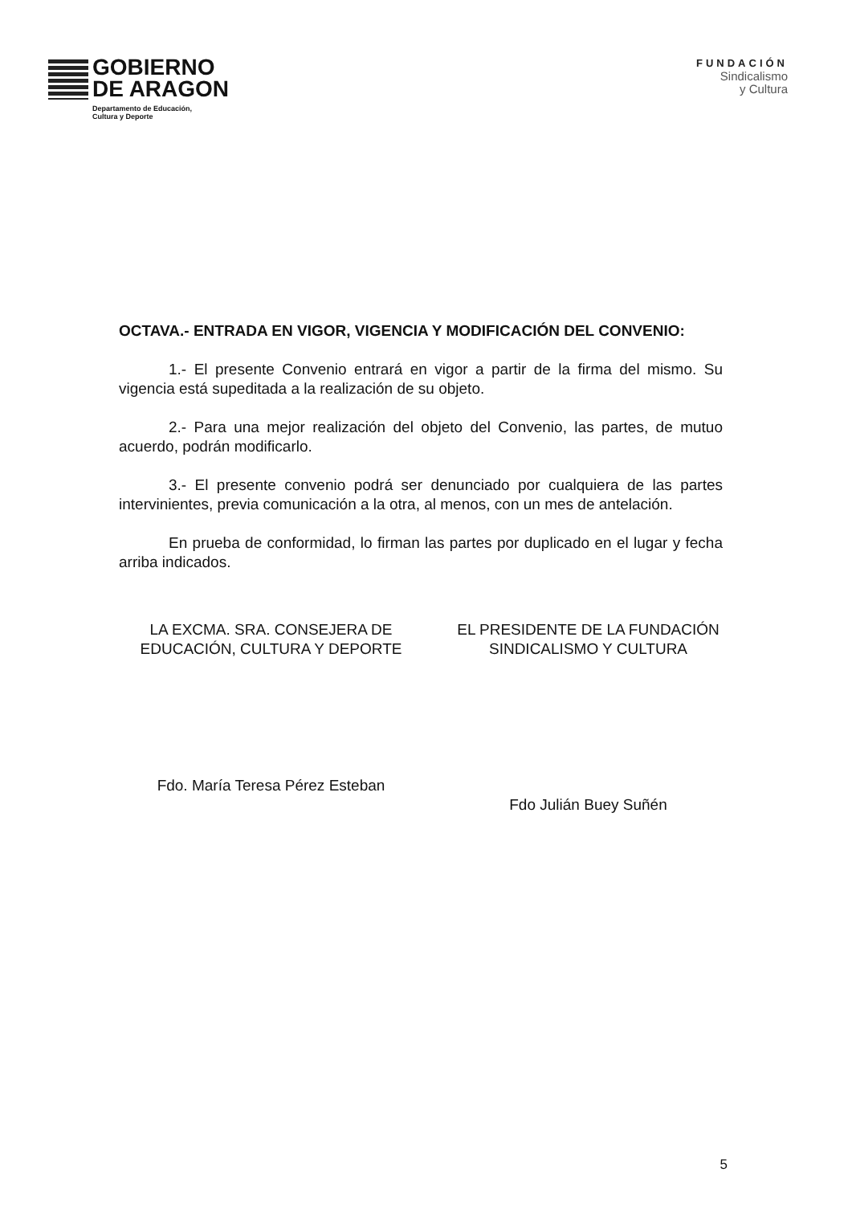GOBIERNO
DE ARAGON
Departamento de Educación,
Cultura y Deporte
FUNDACIÓN
Sindicalismo
y Cultura
OCTAVA.- ENTRADA EN VIGOR, VIGENCIA Y MODIFICACIÓN DEL CONVENIO:
1.- El presente Convenio entrará en vigor a partir de la firma del mismo. Su vigencia está supeditada a la realización de su objeto.
2.- Para una mejor realización del objeto del Convenio, las partes, de mutuo acuerdo, podrán modificarlo.
3.- El presente convenio podrá ser denunciado por cualquiera de las partes intervinientes, previa comunicación a la otra, al menos, con un mes de antelación.
En prueba de conformidad, lo firman las partes por duplicado en el lugar y fecha arriba indicados.
LA EXCMA. SRA. CONSEJERA DE EDUCACIÓN, CULTURA Y DEPORTE
Fdo. María Teresa Pérez Esteban
EL PRESIDENTE DE LA FUNDACIÓN SINDICALISMO Y CULTURA
Fdo Julián Buey Suñén
5